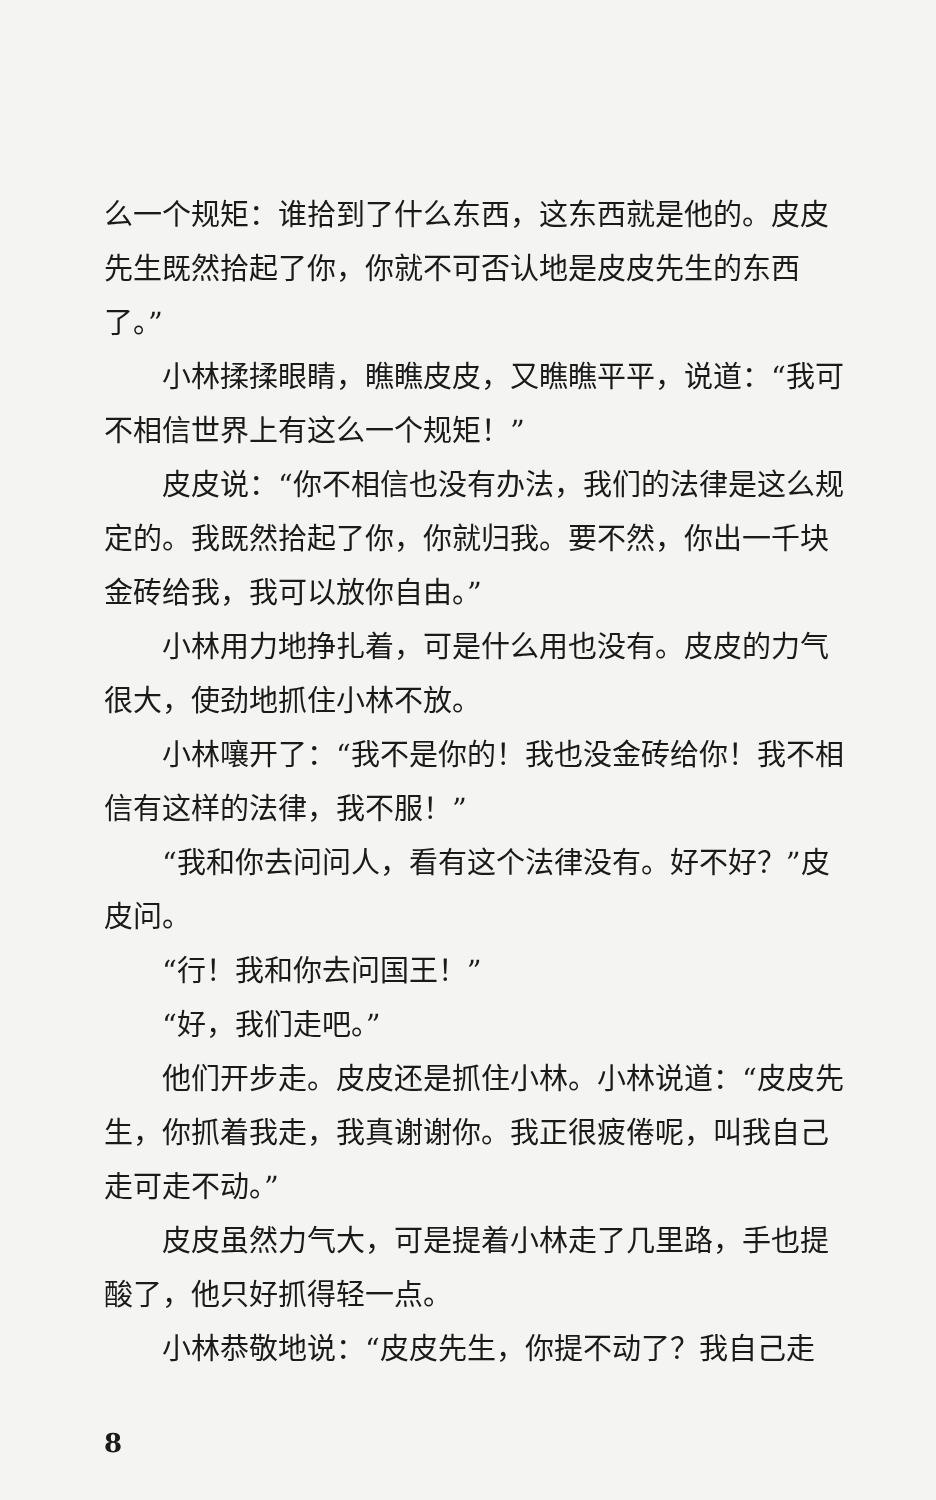么一个规矩：谁拾到了什么东西，这东西就是他的。皮皮先生既然拾起了你，你就不可否认地是皮皮先生的东西了。”
小林揉揉眼睛，瞧瞧皮皮，又瞧瞧平平，说道：“我可不相信世界上有这么一个规矩！”
皮皮说：“你不相信也没有办法，我们的法律是这么规定的。我既然拾起了你，你就归我。要不然，你出一千块金砖给我，我可以放你自由。”
小林用力地挣扎着，可是什么用也没有。皮皮的力气很大，使劲地抓住小林不放。
小林嚷开了：“我不是你的！我也没金砖给你！我不相信有这样的法律，我不服！”
“我和你去问问人，看有这个法律没有。好不好？”皮皮问。
“行！我和你去问国王！”
“好，我们走吧。”
他们开步走。皮皮还是抓住小林。小林说道：“皮皮先生，你抓着我走，我真谢谢你。我正很疲倦呢，叫我自己走可走不动。”
皮皮虽然力气大，可是提着小林走了几里路，手也提酸了，他只好抓得轻一点。
小林恭敬地说：“皮皮先生，你提不动了？我自己走
8